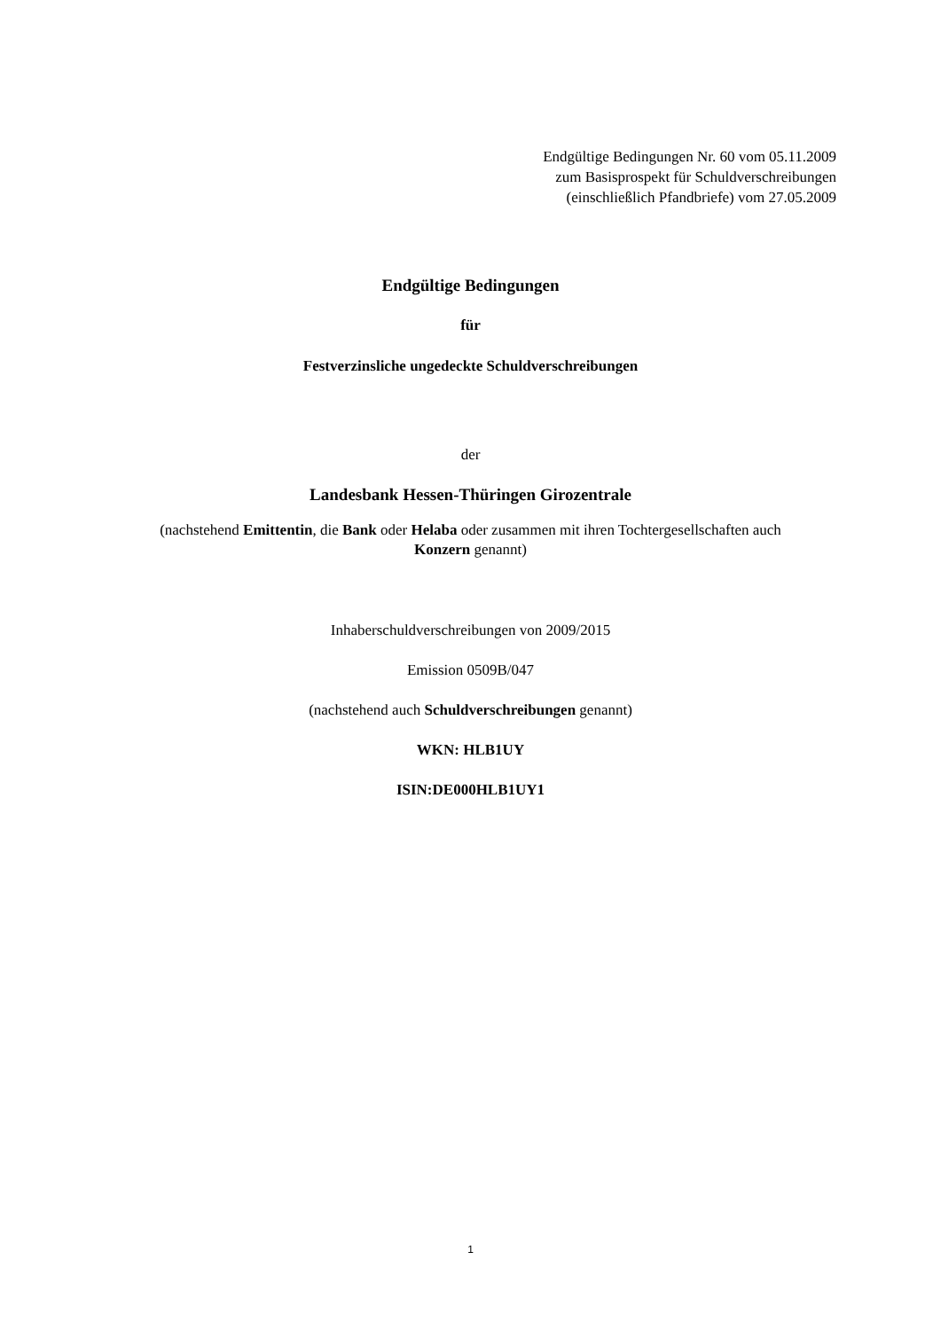Endgültige Bedingungen Nr. 60 vom 05.11.2009
zum Basisprospekt für Schuldverschreibungen
(einschließlich Pfandbriefe) vom 27.05.2009
Endgültige Bedingungen
für
Festverzinsliche ungedeckte Schuldverschreibungen
der
Landesbank Hessen-Thüringen Girozentrale
(nachstehend Emittentin, die Bank oder Helaba oder zusammen mit ihren Tochtergesellschaften auch
Konzern genannt)
Inhaberschuldverschreibungen von 2009/2015
Emission 0509B/047
(nachstehend auch Schuldverschreibungen genannt)
WKN: HLB1UY
ISIN:DE000HLB1UY1
1